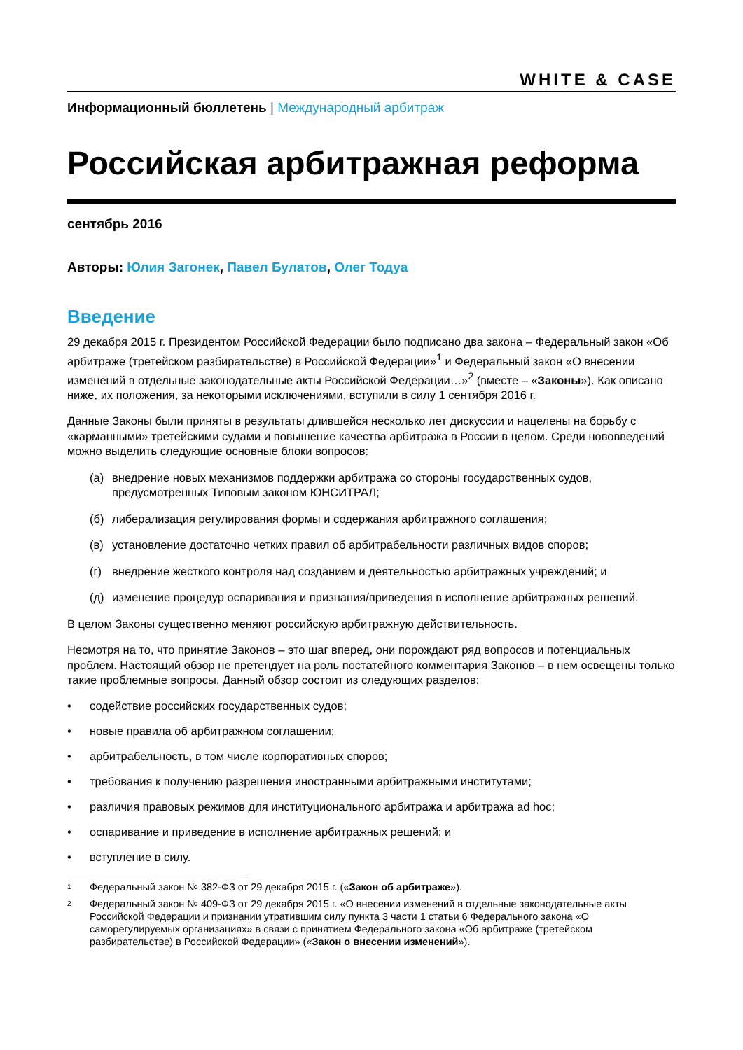WHITE & CASE
Информационный бюллетень | Международный арбитраж
Российская арбитражная реформа
сентябрь 2016
Авторы: Юлия Загонек, Павел Булатов, Олег Тодуа
Введение
29 декабря 2015 г. Президентом Российской Федерации было подписано два закона – Федеральный закон «Об арбитраже (третейском разбирательстве) в Российской Федерации»<sup>1</sup> и Федеральный закон «О внесении изменений в отдельные законодательные акты Российской Федерации…»<sup>2</sup> (вместе – «Законы»). Как описано ниже, их положения, за некоторыми исключениями, вступили в силу 1 сентября 2016 г.
Данные Законы были приняты в результаты длившейся несколько лет дискуссии и нацелены на борьбу с «карманными» третейскими судами и повышение качества арбитража в России в целом. Среди нововведений можно выделить следующие основные блоки вопросов:
(а) внедрение новых механизмов поддержки арбитража со стороны государственных судов, предусмотренных Типовым законом ЮНСИТРАЛ;
(б) либерализация регулирования формы и содержания арбитражного соглашения;
(в) установление достаточно четких правил об арбитрабельности различных видов споров;
(г) внедрение жесткого контроля над созданием и деятельностью арбитражных учреждений; и
(д) изменение процедур оспаривания и признания/приведения в исполнение арбитражных решений.
В целом Законы существенно меняют российскую арбитражную действительность.
Несмотря на то, что принятие Законов – это шаг вперед, они порождают ряд вопросов и потенциальных проблем. Настоящий обзор не претендует на роль постатейного комментария Законов – в нем освещены только такие проблемные вопросы. Данный обзор состоит из следующих разделов:
• содействие российских государственных судов;
• новые правила об арбитражном соглашении;
• арбитрабельность, в том числе корпоративных споров;
• требования к получению разрешения иностранными арбитражными институтами;
• различия правовых режимов для институционального арбитража и арбитража ad hoc;
• оспаривание и приведение в исполнение арбитражных решений; и
• вступление в силу.
1 Федеральный закон № 382-ФЗ от 29 декабря 2015 г. («Закон об арбитраже»).
2 Федеральный закон № 409-ФЗ от 29 декабря 2015 г. «О внесении изменений в отдельные законодательные акты Российской Федерации и признании утратившим силу пункта 3 части 1 статьи 6 Федерального закона «О саморегулируемых организациях» в связи с принятием Федерального закона «Об арбитраже (третейском разбирательстве) в Российской Федерации» («Закон о внесении изменений»).